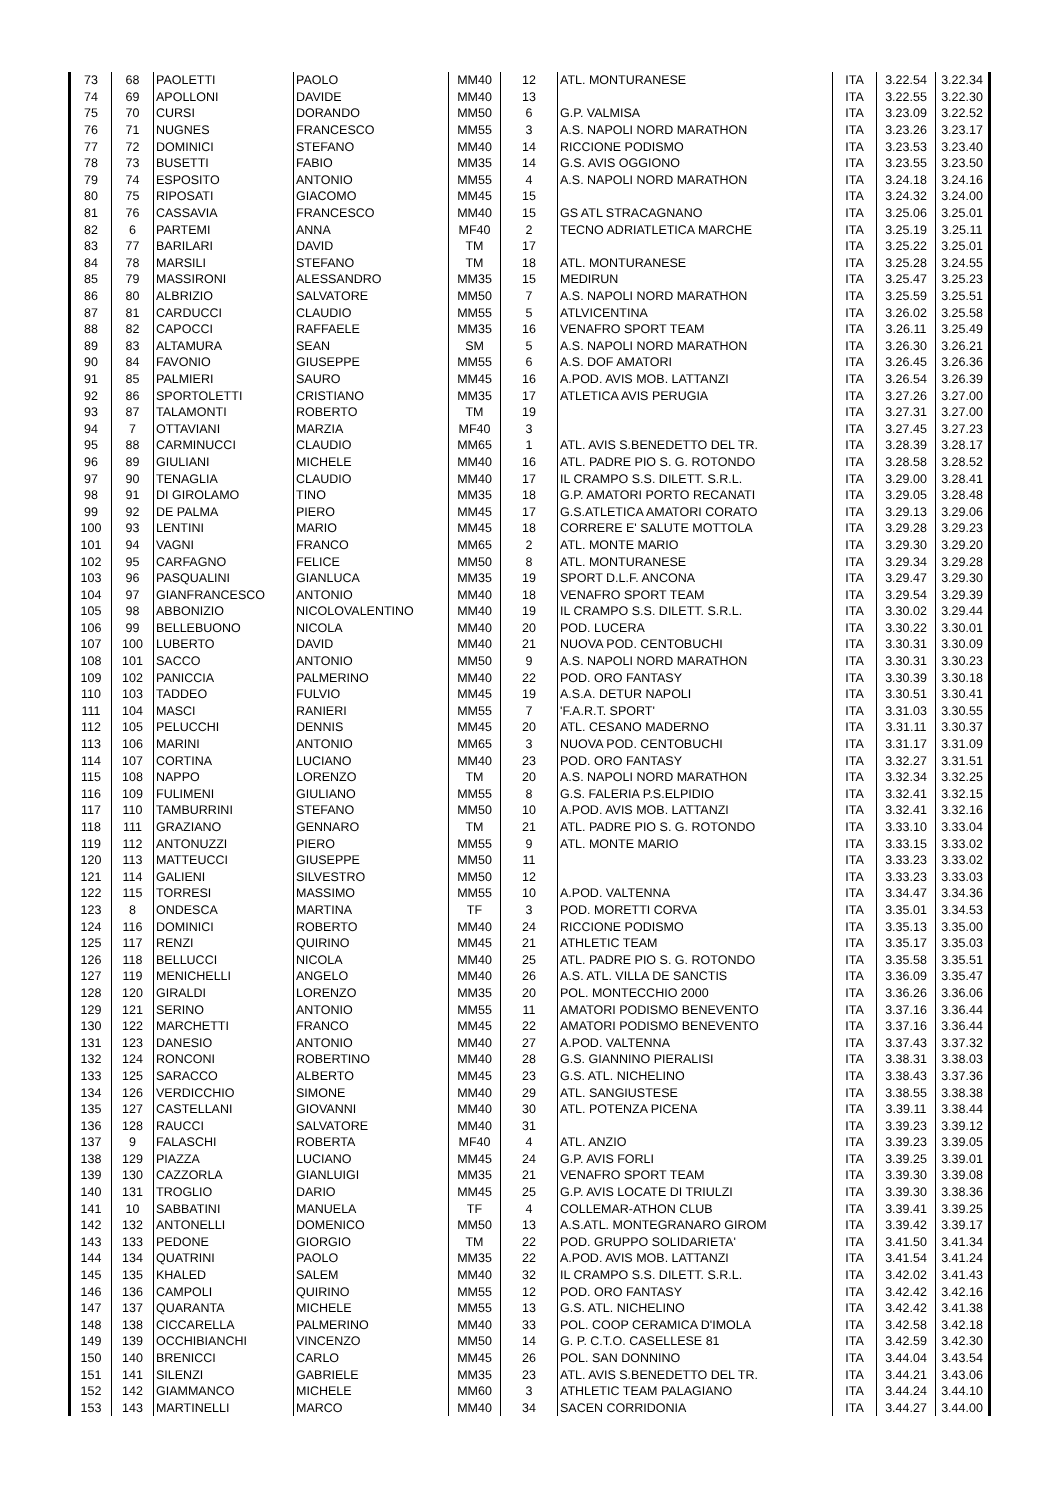| 73 | 68 | PAOLETTI | PAOLO | MM40 | 12 | ATL. MONTURANESE | ITA | 3.22.54 | 3.22.34 |
| 74 | 69 | APOLLONI | DAVIDE | MM40 | 13 | | ITA | 3.22.55 | 3.22.30 |
| 75 | 70 | CURSI | DORANDO | MM50 | 6 | G.P. VALMISA | ITA | 3.23.09 | 3.22.52 |
| 76 | 71 | NUGNES | FRANCESCO | MM55 | 3 | A.S. NAPOLI NORD MARATHON | ITA | 3.23.26 | 3.23.17 |
| 77 | 72 | DOMINICI | STEFANO | MM40 | 14 | RICCIONE PODISMO | ITA | 3.23.53 | 3.23.40 |
| 78 | 73 | BUSETTI | FABIO | MM35 | 14 | G.S. AVIS OGGIONO | ITA | 3.23.55 | 3.23.50 |
| 79 | 74 | ESPOSITO | ANTONIO | MM55 | 4 | A.S. NAPOLI NORD MARATHON | ITA | 3.24.18 | 3.24.16 |
| 80 | 75 | RIPOSATI | GIACOMO | MM45 | 15 | | ITA | 3.24.32 | 3.24.00 |
| 81 | 76 | CASSAVIA | FRANCESCO | MM40 | 15 | GS ATL STRACAGNANO | ITA | 3.25.06 | 3.25.01 |
| 82 | 6 | PARTEMI | ANNA | MF40 | 2 | TECNO ADRIATLETICA MARCHE | ITA | 3.25.19 | 3.25.11 |
| 83 | 77 | BARILARI | DAVID | TM | 17 | | ITA | 3.25.22 | 3.25.01 |
| 84 | 78 | MARSILI | STEFANO | TM | 18 | ATL. MONTURANESE | ITA | 3.25.28 | 3.24.55 |
| 85 | 79 | MASSIRONI | ALESSANDRO | MM35 | 15 | MEDIRUN | ITA | 3.25.47 | 3.25.23 |
| 86 | 80 | ALBRIZIO | SALVATORE | MM50 | 7 | A.S. NAPOLI NORD MARATHON | ITA | 3.25.59 | 3.25.51 |
| 87 | 81 | CARDUCCI | CLAUDIO | MM55 | 5 | ATLVICENTINA | ITA | 3.26.02 | 3.25.58 |
| 88 | 82 | CAPOCCI | RAFFAELE | MM35 | 16 | VENAFRO SPORT TEAM | ITA | 3.26.11 | 3.25.49 |
| 89 | 83 | ALTAMURA | SEAN | SM | 5 | A.S. NAPOLI NORD MARATHON | ITA | 3.26.30 | 3.26.21 |
| 90 | 84 | FAVONIO | GIUSEPPE | MM55 | 6 | A.S. DOF AMATORI | ITA | 3.26.45 | 3.26.36 |
| 91 | 85 | PALMIERI | SAURO | MM45 | 16 | A.POD. AVIS MOB. LATTANZI | ITA | 3.26.54 | 3.26.39 |
| 92 | 86 | SPORTOLETTI | CRISTIANO | MM35 | 17 | ATLETICA AVIS PERUGIA | ITA | 3.27.26 | 3.27.00 |
| 93 | 87 | TALAMONTI | ROBERTO | TM | 19 | | ITA | 3.27.31 | 3.27.00 |
| 94 | 7 | OTTAVIANI | MARZIA | MF40 | 3 | | ITA | 3.27.45 | 3.27.23 |
| 95 | 88 | CARMINUCCI | CLAUDIO | MM65 | 1 | ATL. AVIS S.BENEDETTO DEL TR. | ITA | 3.28.39 | 3.28.17 |
| 96 | 89 | GIULIANI | MICHELE | MM40 | 16 | ATL. PADRE PIO S. G. ROTONDO | ITA | 3.28.58 | 3.28.52 |
| 97 | 90 | TENAGLIA | CLAUDIO | MM40 | 17 | IL CRAMPO S.S. DILETT. S.R.L. | ITA | 3.29.00 | 3.28.41 |
| 98 | 91 | DI GIROLAMO | TINO | MM35 | 18 | G.P. AMATORI PORTO RECANATI | ITA | 3.29.05 | 3.28.48 |
| 99 | 92 | DE PALMA | PIERO | MM45 | 17 | G.S.ATLETICA AMATORI CORATO | ITA | 3.29.13 | 3.29.06 |
| 100 | 93 | LENTINI | MARIO | MM45 | 18 | CORRERE E' SALUTE MOTTOLA | ITA | 3.29.28 | 3.29.23 |
| 101 | 94 | VAGNI | FRANCO | MM65 | 2 | ATL. MONTE MARIO | ITA | 3.29.30 | 3.29.20 |
| 102 | 95 | CARFAGNO | FELICE | MM50 | 8 | ATL. MONTURANESE | ITA | 3.29.34 | 3.29.28 |
| 103 | 96 | PASQUALINI | GIANLUCA | MM35 | 19 | SPORT D.L.F. ANCONA | ITA | 3.29.47 | 3.29.30 |
| 104 | 97 | GIANFRANCESCO | ANTONIO | MM40 | 18 | VENAFRO SPORT TEAM | ITA | 3.29.54 | 3.29.39 |
| 105 | 98 | ABBONIZIO | NICOLOVALENTINO | MM40 | 19 | IL CRAMPO S.S. DILETT. S.R.L. | ITA | 3.30.02 | 3.29.44 |
| 106 | 99 | BELLEBUONO | NICOLA | MM40 | 20 | POD. LUCERA | ITA | 3.30.22 | 3.30.01 |
| 107 | 100 | LUBERTO | DAVID | MM40 | 21 | NUOVA POD. CENTOBUCHI | ITA | 3.30.31 | 3.30.09 |
| 108 | 101 | SACCO | ANTONIO | MM50 | 9 | A.S. NAPOLI NORD MARATHON | ITA | 3.30.31 | 3.30.23 |
| 109 | 102 | PANICCIA | PALMERINO | MM40 | 22 | POD. ORO FANTASY | ITA | 3.30.39 | 3.30.18 |
| 110 | 103 | TADDEO | FULVIO | MM45 | 19 | A.S.A. DETUR NAPOLI | ITA | 3.30.51 | 3.30.41 |
| 111 | 104 | MASCI | RANIERI | MM55 | 7 | 'F.A.R.T. SPORT' | ITA | 3.31.03 | 3.30.55 |
| 112 | 105 | PELUCCHI | DENNIS | MM45 | 20 | ATL. CESANO MADERNO | ITA | 3.31.11 | 3.30.37 |
| 113 | 106 | MARINI | ANTONIO | MM65 | 3 | NUOVA POD. CENTOBUCHI | ITA | 3.31.17 | 3.31.09 |
| 114 | 107 | CORTINA | LUCIANO | MM40 | 23 | POD. ORO FANTASY | ITA | 3.32.27 | 3.31.51 |
| 115 | 108 | NAPPO | LORENZO | TM | 20 | A.S. NAPOLI NORD MARATHON | ITA | 3.32.34 | 3.32.25 |
| 116 | 109 | FULIMENI | GIULIANO | MM55 | 8 | G.S. FALERIA P.S.ELPIDIO | ITA | 3.32.41 | 3.32.15 |
| 117 | 110 | TAMBURRINI | STEFANO | MM50 | 10 | A.POD. AVIS MOB. LATTANZI | ITA | 3.32.41 | 3.32.16 |
| 118 | 111 | GRAZIANO | GENNARO | TM | 21 | ATL. PADRE PIO S. G. ROTONDO | ITA | 3.33.10 | 3.33.04 |
| 119 | 112 | ANTONUZZI | PIERO | MM55 | 9 | ATL. MONTE MARIO | ITA | 3.33.15 | 3.33.02 |
| 120 | 113 | MATTEUCCI | GIUSEPPE | MM50 | 11 | | ITA | 3.33.23 | 3.33.02 |
| 121 | 114 | GALIENI | SILVESTRO | MM50 | 12 | | ITA | 3.33.23 | 3.33.03 |
| 122 | 115 | TORRESI | MASSIMO | MM55 | 10 | A.POD. VALTENNA | ITA | 3.34.47 | 3.34.36 |
| 123 | 8 | ONDESCA | MARTINA | TF | 3 | POD. MORETTI CORVA | ITA | 3.35.01 | 3.34.53 |
| 124 | 116 | DOMINICI | ROBERTO | MM40 | 24 | RICCIONE PODISMO | ITA | 3.35.13 | 3.35.00 |
| 125 | 117 | RENZI | QUIRINO | MM45 | 21 | ATHLETIC TEAM | ITA | 3.35.17 | 3.35.03 |
| 126 | 118 | BELLUCCI | NICOLA | MM40 | 25 | ATL. PADRE PIO S. G. ROTONDO | ITA | 3.35.58 | 3.35.51 |
| 127 | 119 | MENICHELLI | ANGELO | MM40 | 26 | A.S. ATL. VILLA DE SANCTIS | ITA | 3.36.09 | 3.35.47 |
| 128 | 120 | GIRALDI | LORENZO | MM35 | 20 | POL. MONTECCHIO 2000 | ITA | 3.36.26 | 3.36.06 |
| 129 | 121 | SERINO | ANTONIO | MM55 | 11 | AMATORI PODISMO BENEVENTO | ITA | 3.37.16 | 3.36.44 |
| 130 | 122 | MARCHETTI | FRANCO | MM45 | 22 | AMATORI PODISMO BENEVENTO | ITA | 3.37.16 | 3.36.44 |
| 131 | 123 | DANESIO | ANTONIO | MM40 | 27 | A.POD. VALTENNA | ITA | 3.37.43 | 3.37.32 |
| 132 | 124 | RONCONI | ROBERTINO | MM40 | 28 | G.S. GIANNINO PIERALISI | ITA | 3.38.31 | 3.38.03 |
| 133 | 125 | SARACCO | ALBERTO | MM45 | 23 | G.S. ATL. NICHELINO | ITA | 3.38.43 | 3.37.36 |
| 134 | 126 | VERDICCHIO | SIMONE | MM40 | 29 | ATL. SANGIUSTESE | ITA | 3.38.55 | 3.38.38 |
| 135 | 127 | CASTELLANI | GIOVANNI | MM40 | 30 | ATL. POTENZA PICENA | ITA | 3.39.11 | 3.38.44 |
| 136 | 128 | RAUCCI | SALVATORE | MM40 | 31 | | ITA | 3.39.23 | 3.39.12 |
| 137 | 9 | FALASCHI | ROBERTA | MF40 | 4 | ATL. ANZIO | ITA | 3.39.23 | 3.39.05 |
| 138 | 129 | PIAZZA | LUCIANO | MM45 | 24 | G.P. AVIS FORLI | ITA | 3.39.25 | 3.39.01 |
| 139 | 130 | CAZZORLA | GIANLUIGI | MM35 | 21 | VENAFRO SPORT TEAM | ITA | 3.39.30 | 3.39.08 |
| 140 | 131 | TROGLIO | DARIO | MM45 | 25 | G.P. AVIS LOCATE DI TRIULZI | ITA | 3.39.30 | 3.38.36 |
| 141 | 10 | SABBATINI | MANUELA | TF | 4 | COLLEMAR-ATHON CLUB | ITA | 3.39.41 | 3.39.25 |
| 142 | 132 | ANTONELLI | DOMENICO | MM50 | 13 | A.S.ATL. MONTEGRANARO GIROM | ITA | 3.39.42 | 3.39.17 |
| 143 | 133 | PEDONE | GIORGIO | TM | 22 | POD. GRUPPO SOLIDARIETA' | ITA | 3.41.50 | 3.41.34 |
| 144 | 134 | QUATRINI | PAOLO | MM35 | 22 | A.POD. AVIS MOB. LATTANZI | ITA | 3.41.54 | 3.41.24 |
| 145 | 135 | KHALED | SALEM | MM40 | 32 | IL CRAMPO S.S. DILETT. S.R.L. | ITA | 3.42.02 | 3.41.43 |
| 146 | 136 | CAMPOLI | QUIRINO | MM55 | 12 | POD. ORO FANTASY | ITA | 3.42.42 | 3.42.16 |
| 147 | 137 | QUARANTA | MICHELE | MM55 | 13 | G.S. ATL. NICHELINO | ITA | 3.42.42 | 3.41.38 |
| 148 | 138 | CICCARELLA | PALMERINO | MM40 | 33 | POL. COOP CERAMICA D'IMOLA | ITA | 3.42.58 | 3.42.18 |
| 149 | 139 | OCCHIBIANCHI | VINCENZO | MM50 | 14 | G. P. C.T.O. CASELLESE 81 | ITA | 3.42.59 | 3.42.30 |
| 150 | 140 | BRENICCI | CARLO | MM45 | 26 | POL. SAN DONNINO | ITA | 3.44.04 | 3.43.54 |
| 151 | 141 | SILENZI | GABRIELE | MM35 | 23 | ATL. AVIS S.BENEDETTO DEL TR. | ITA | 3.44.21 | 3.43.06 |
| 152 | 142 | GIAMMANCO | MICHELE | MM60 | 3 | ATHLETIC TEAM PALAGIANO | ITA | 3.44.24 | 3.44.10 |
| 153 | 143 | MARTINELLI | MARCO | MM40 | 34 | SACEN CORRIDONIA | ITA | 3.44.27 | 3.44.00 |